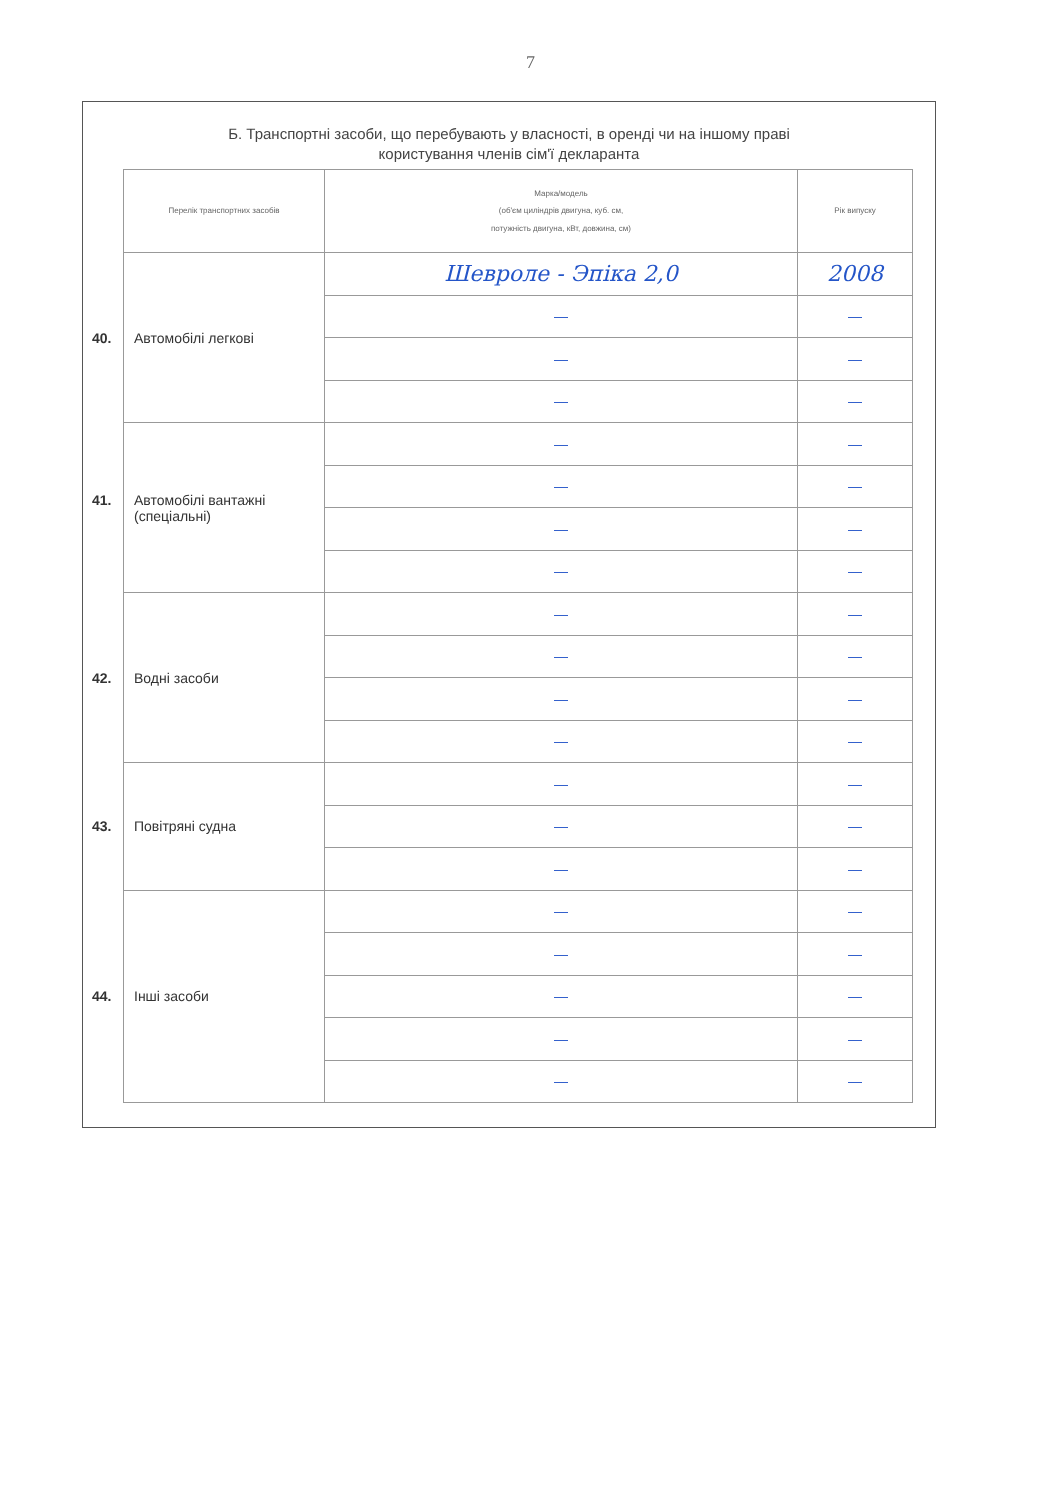7
Б. Транспортні засоби, що перебувають у власності, в оренді чи на іншому праві
користування членів сім'ї декларанта
| Перелік транспортних засобів | Марка/модель (об'єм циліндрів двигуна, куб. см, потужність двигуна, кВт, довжина, см) | Рік випуску |
| --- | --- | --- |
| 40. Автомобілі легкові | Шевроле - Эпіка 2,0 | 2008 |
| | — | — |
| | — | — |
| | — | — |
| 41. Автомобілі вантажні (спеціальні) | — | — |
| | — | — |
| | — | — |
| | — | — |
| 42. Водні засоби | — | — |
| | — | — |
| | — | — |
| | — | — |
| 43. Повітряні судна | — | — |
| | — | — |
| | — | — |
| 44. Інші засоби | — | — |
| | — | — |
| | — | — |
| | — | — |
| | — | — |